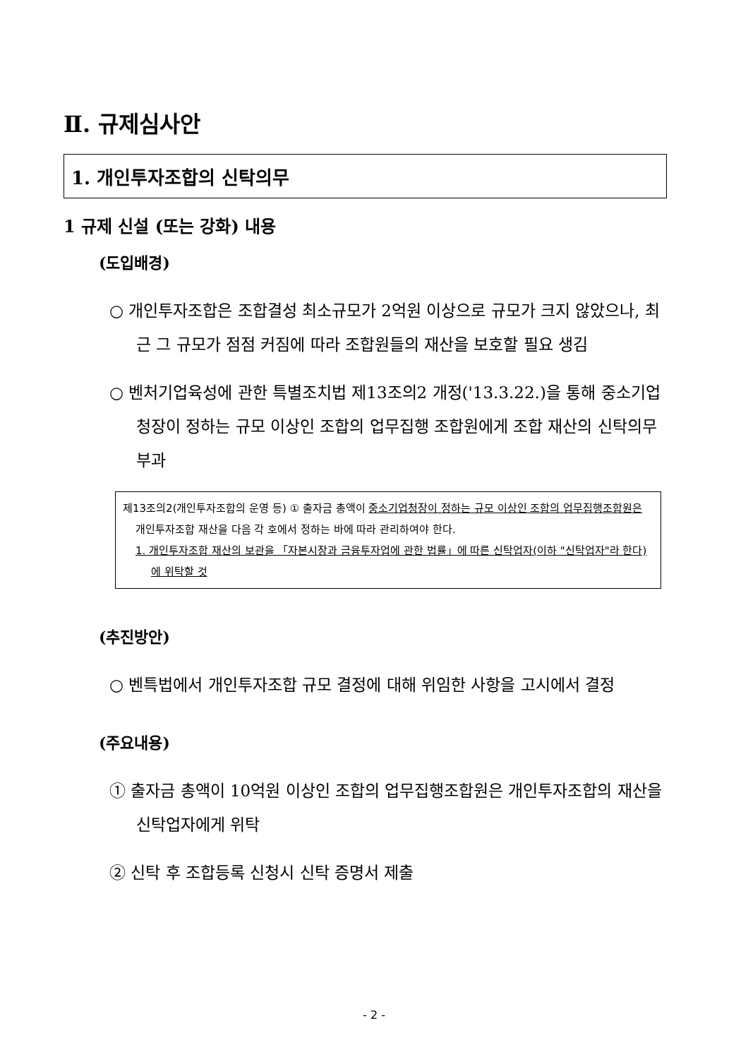Ⅱ. 규제심사안
1. 개인투자조합의 신탁의무
1 규제 신설 (또는 강화) 내용
(도입배경)
○ 개인투자조합은 조합결성 최소규모가 2억원 이상으로 규모가 크지 않았으나, 최근 그 규모가 점점 커짐에 따라 조합원들의 재산을 보호할 필요 생김
○ 벤처기업육성에 관한 특별조치법 제13조의2 개정('13.3.22.)을 통해 중소기업청장이 정하는 규모 이상인 조합의 업무집행 조합원에게 조합 재산의 신탁의무 부과
제13조의2(개인투자조합의 운영 등) ① 출자금 총액이 중소기업청장이 정하는 규모 이상인 조합의 업무집행조합원은 개인투자조합 재산을 다음 각 호에서 정하는 바에 따라 관리하여야 한다.
1. 개인투자조합 재산의 보관을 「자본시장과 금융투자업에 관한 법률」에 따른 신탁업자(이하 "신탁업자"라 한다)에 위탁할 것
(추진방안)
○ 벤특법에서 개인투자조합 규모 결정에 대해 위임한 사항을 고시에서 결정
(주요내용)
① 출자금 총액이 10억원 이상인 조합의 업무집행조합원은 개인투자조합의 재산을 신탁업자에게 위탁
② 신탁 후 조합등록 신청시 신탁 증명서 제출
- 2 -